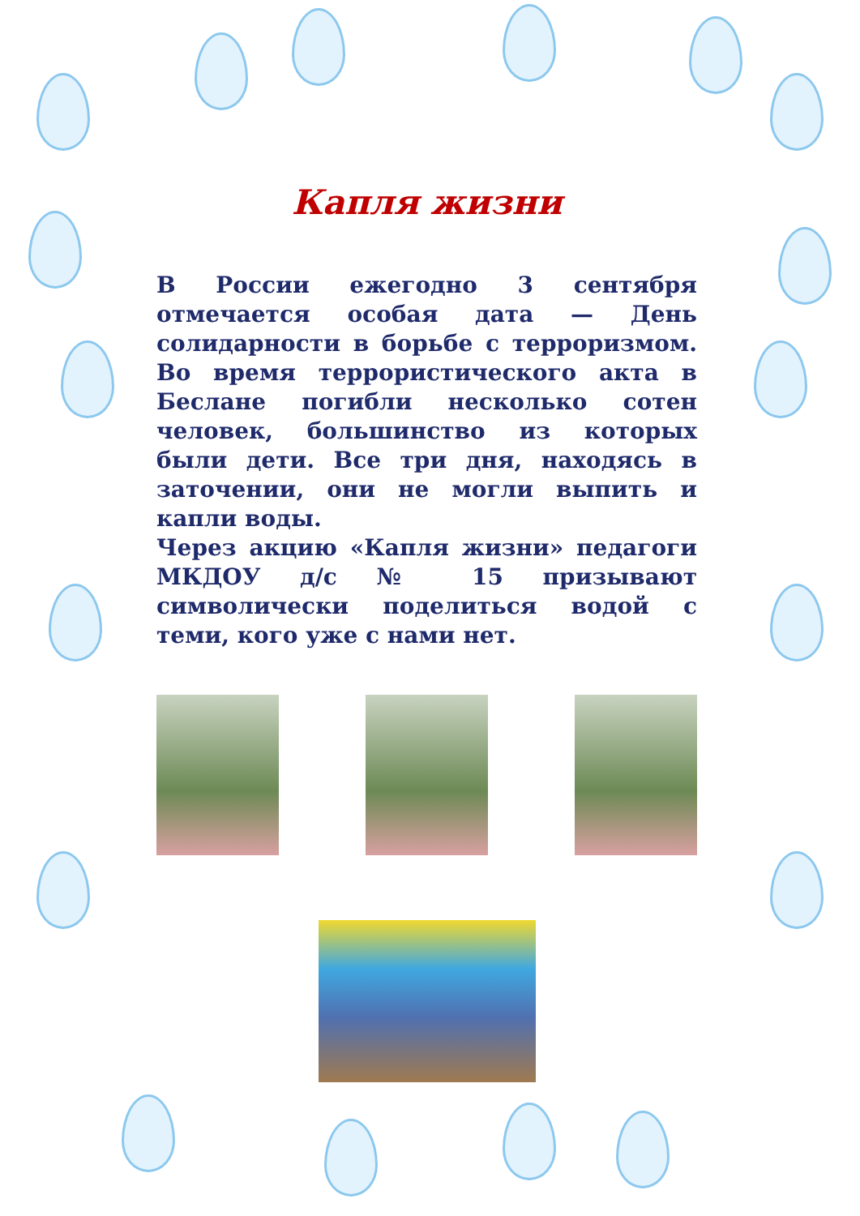Капля жизни
В России ежегодно 3 сентября отмечается особая дата — День солидарности в борьбе с терроризмом. Во время террористического акта в Беслане погибли несколько сотен человек, большинство из которых были дети. Все три дня, находясь в заточении, они не могли выпить и капли воды.
Через акцию «Капля жизни» педагоги МКДОУ д/с № 15 призывают символически поделиться водой с теми, кого уже с нами нет.